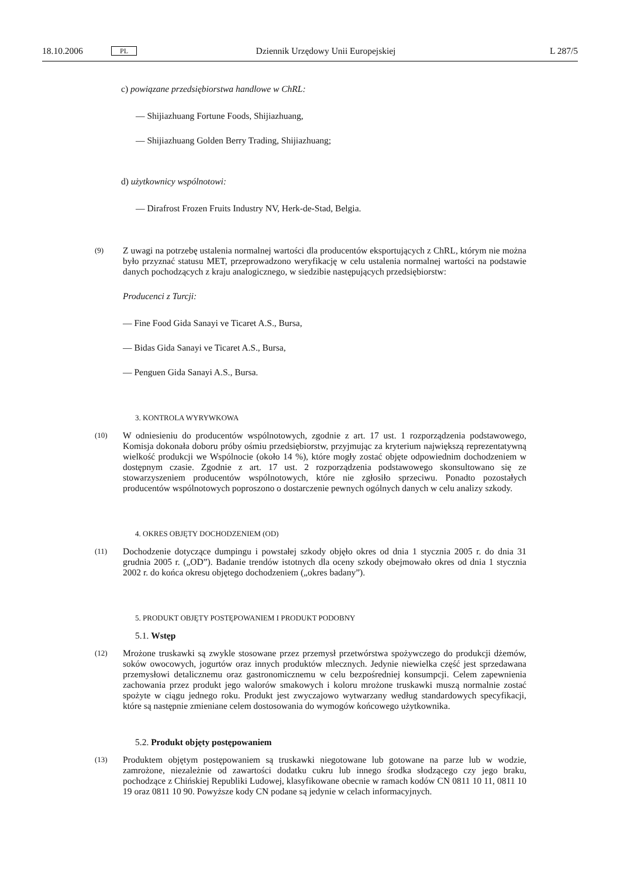18.10.2006 PL Dziennik Urzędowy Unii Europejskiej L 287/5
c) powiązane przedsiębiorstwa handlowe w ChRL:
— Shijiazhuang Fortune Foods, Shijiazhuang,
— Shijiazhuang Golden Berry Trading, Shijiazhuang;
d) użytkownicy wspólnotowi:
— Dirafrost Frozen Fruits Industry NV, Herk-de-Stad, Belgia.
(9)
Z uwagi na potrzebę ustalenia normalnej wartości dla producentów eksportujących z ChRL, którym nie można było przyznać statusu MET, przeprowadzono weryfikację w celu ustalenia normalnej wartości na podstawie danych pochodzących z kraju analogicznego, w siedzibie następujących przedsiębiorstw:
Producenci z Turcji:
— Fine Food Gida Sanayi ve Ticaret A.S., Bursa,
— Bidas Gida Sanayi ve Ticaret A.S., Bursa,
— Penguen Gida Sanayi A.S., Bursa.
3. KONTROLA WYRYWKOWA
(10)
W odniesieniu do producentów wspólnotowych, zgodnie z art. 17 ust. 1 rozporządzenia podstawowego, Komisja dokonała doboru próby ośmiu przedsiębiorstw, przyjmując za kryterium największą reprezentatywną wielkość produkcji we Wspólnocie (około 14 %), które mogły zostać objęte odpowiednim dochodzeniem w dostępnym czasie. Zgodnie z art. 17 ust. 2 rozporządzenia podstawowego skonsultowano się ze stowarzyszeniem producentów wspólnotowych, które nie zgłosiło sprzeciwu. Ponadto pozostałych producentów wspólnotowych poproszono o dostarczenie pewnych ogólnych danych w celu analizy szkody.
4. OKRES OBJĘTY DOCHODZENIEM (OD)
(11)
Dochodzenie dotyczące dumpingu i powstałej szkody objęło okres od dnia 1 stycznia 2005 r. do dnia 31 grudnia 2005 r. („OD”). Badanie trendów istotnych dla oceny szkody obejmowało okres od dnia 1 stycznia 2002 r. do końca okresu objętego dochodzeniem („okres badany”).
5. PRODUKT OBJĘTY POSTĘPOWANIEM I PRODUKT PODOBNY
5.1. Wstęp
(12)
Mrożone truskawki są zwykle stosowane przez przemysł przetwórstwa spożywczego do produkcji dżemów, soków owocowych, jogurtów oraz innych produktów mlecznych. Jedynie niewielka część jest sprzedawana przemysłowi detalicznemu oraz gastronomicznemu w celu bezpośredniej konsumpcji. Celem zapewnienia zachowania przez produkt jego walorów smakowych i koloru mrożone truskawki muszą normalnie zostać spożyte w ciągu jednego roku. Produkt jest zwyczajowo wytwarzany według standardowych specyfikacji, które są następnie zmieniane celem dostosowania do wymogów końcowego użytkownika.
5.2. Produkt objęty postępowaniem
(13)
Produktem objętym postępowaniem są truskawki niegotowane lub gotowane na parze lub w wodzie, zamrożone, niezależnie od zawartości dodatku cukru lub innego środka słodzącego czy jego braku, pochodzące z Chińskiej Republiki Ludowej, klasyfikowane obecnie w ramach kodów CN 0811 10 11, 0811 10 19 oraz 0811 10 90. Powyższe kody CN podane są jedynie w celach informacyjnych.